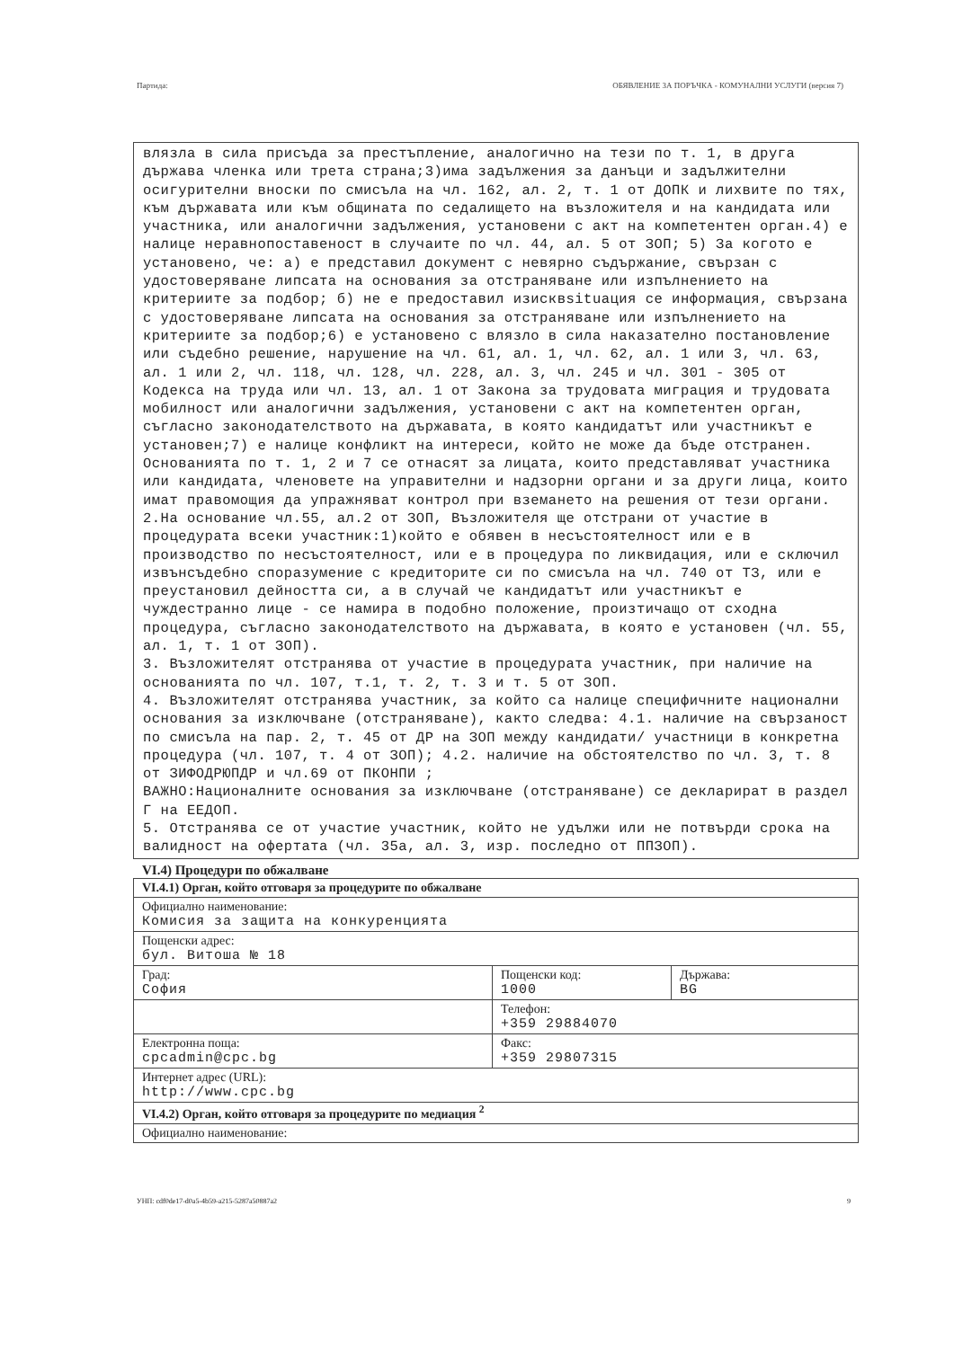Партида: ОБЯВЛЕНИЕ ЗА ПОРЪЧКА - КОМУНАЛНИ УСЛУГИ (версия 7)
влязла в сила присъда за престъпление, аналогично на тези по т. 1, в друга държава членка или трета страна;3)има задължения за данъци и задължителни осигурителни вноски по смисъла на чл. 162, ал. 2, т. 1 от ДОПК и лихвите по тях, към държавата или към общината по седалището на възложителя и на кандидата или участника, или аналогични задължения, установени с акт на компетентен орган.4) е налице неравнопоставеност в случаите по чл. 44, ал. 5 от ЗОП; 5) За когото е установено, че: а) е представил документ с невярно съдържание, свързан с удостоверяване липсата на основания за отстраняване или изпълнението на критериите за подбор; б) не е предоставил изисквsituация се информация, свързана с удостоверяване липсата на основания за отстраняване или изпълнението на критериите за подбор;6) е установено с влязло в сила наказателно постановление или съдебно решение, нарушение на чл. 61, ал. 1, чл. 62, ал. 1 или 3, чл. 63, ал. 1 или 2, чл. 118, чл. 128, чл. 228, ал. 3, чл. 245 и чл. 301 - 305 от Кодекса на труда или чл. 13, ал. 1 от Закона за трудовата миграция и трудовата мобилност или аналогични задължения, установени с акт на компетентен орган, съгласно законодателството на държавата, в която кандидатът или участникът е установен;7) е налице конфликт на интереси, който не може да бъде отстранен. Основанията по т. 1, 2 и 7 се отнасят за лицата, които представляват участника или кандидата, членовете на управителни и надзорни органи и за други лица, които имат правомощия да упражняват контрол при вземането на решения от тези органи.
2.На основание чл.55, ал.2 от ЗОП, Възложителя ще отстрани от участие в процедурата всеки участник:1)който е обявен в несъстоятелност или е в производство по несъстоятелност, или е в процедура по ликвидация, или е сключил извънсъдебно споразумение с кредиторите си по смисъла на чл. 740 от ТЗ, или е преустановил дейността си, а в случай че кандидатът или участникът е чуждестранно лице - се намира в подобно положение, произтичащо от сходна процедура, съгласно законодателството на държавата, в която е установен (чл. 55, ал. 1, т. 1 от ЗОП).
3. Възложителят отстранява от участие в процедурата участник, при наличие на основанията по чл. 107, т.1, т. 2, т. 3 и т. 5 от ЗОП.
4. Възложителят отстранява участник, за който са налице специфичните национални основания за изключване (отстраняване), както следва: 4.1. наличие на свързаност по смисъла на пар. 2, т. 45 от ДР на ЗОП между кандидати/ участници в конкретна процедура (чл. 107, т. 4 от ЗОП); 4.2. наличие на обстоятелство по чл. 3, т. 8 от ЗИФОДРЮПДР и чл.69 от ПКОНПИ ;
ВАЖНО:Националните основания за изключване (отстраняване) се декларират в раздел Г на ЕЕДОП.
5. Отстранява се от участие участник, който не удължи или не потвърди срока на валидност на офертата (чл. 35а, ал. 3, изр. последно от ППЗОП).
VI.4) Процедури по обжалване
| VI.4.1) Орган, който отговаря за процедурите по обжалване | | |
| Официално наименование: Комисия за защита на конкуренцията | | |
| Пощенски адрес: бул. Витоша № 18 | | |
| Град: София | Пощенски код: 1000 | Държава: BG |
| | Телефон: +359 29884070 | |
| Електронна поща: cpcadmin@cpc.bg | Факс: +359 29807315 | |
| Интернет адрес (URL): http://www.cpc.bg | | |
| VI.4.2) Орган, който отговаря за процедурите по медиация <sup>2</sup> | | |
| Официално наименование: | | |
УНП: cdf0de17-d0a5-4b59-a215-5287a50887a2 9